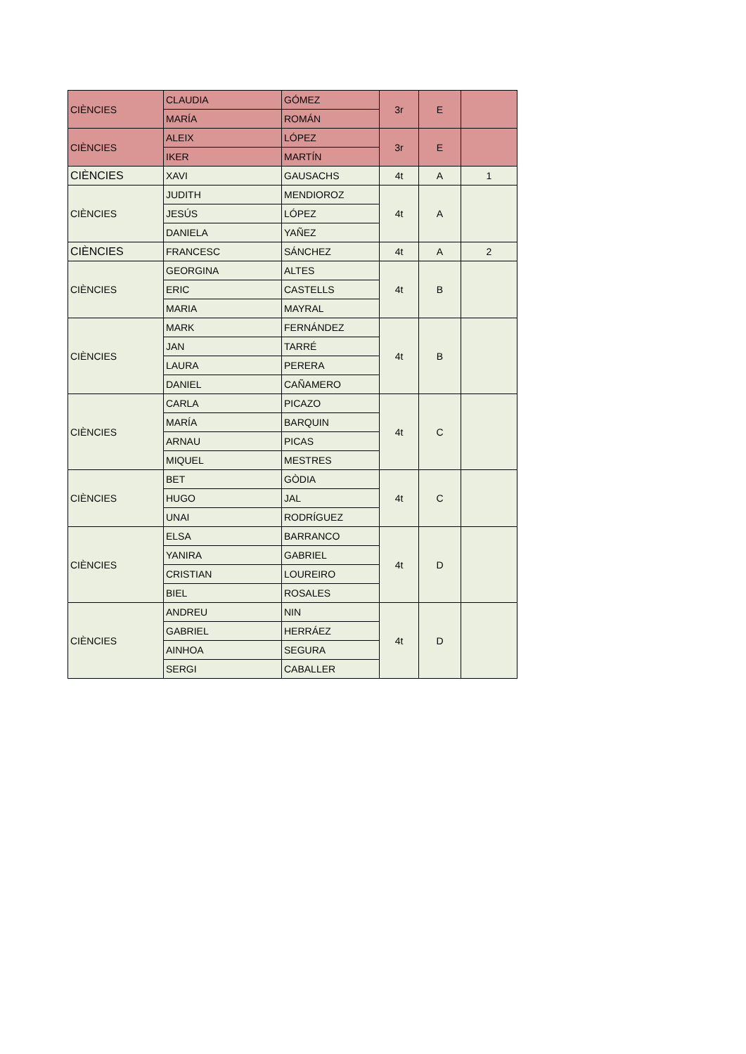| CIÈNCIES | CLAUDIA | GÓMEZ | 3r | E | |
| | MARÍA | ROMÁN | | | |
| CIÈNCIES | ALEIX | LÓPEZ | 3r | E | |
| | IKER | MARTÍN | | | |
| CIÈNCIES | XAVI | GAUSACHS | 4t | A | 1 |
| CIÈNCIES | JUDITH | MENDIOROZ | 4t | A | |
| | JESÚS | LÓPEZ | | | |
| | DANIELA | YAÑEZ | | | |
| CIÈNCIES | FRANCESC | SÁNCHEZ | 4t | A | 2 |
| CIÈNCIES | GEORGINA | ALTES | 4t | B | |
| | ERIC | CASTELLS | | | |
| | MARIA | MAYRAL | | | |
| CIÈNCIES | MARK | FERNÁNDEZ | 4t | B | |
| | JAN | TARRÉ | | | |
| | LAURA | PERERA | | | |
| | DANIEL | CAÑAMERO | | | |
| CIÈNCIES | CARLA | PICAZO | 4t | C | |
| | MARÍA | BARQUIN | | | |
| | ARNAU | PICAS | | | |
| | MIQUEL | MESTRES | | | |
| CIÈNCIES | BET | GÒDIA | 4t | C | |
| | HUGO | JAL | | | |
| | UNAI | RODRÍGUEZ | | | |
| CIÈNCIES | ELSA | BARRANCO | 4t | D | |
| | YANIRA | GABRIEL | | | |
| | CRISTIAN | LOUREIRO | | | |
| | BIEL | ROSALES | | | |
| CIÈNCIES | ANDREU | NIN | 4t | D | |
| | GABRIEL | HERRÁEZ | | | |
| | AINHOA | SEGURA | | | |
| | SERGI | CABALLER | | | |